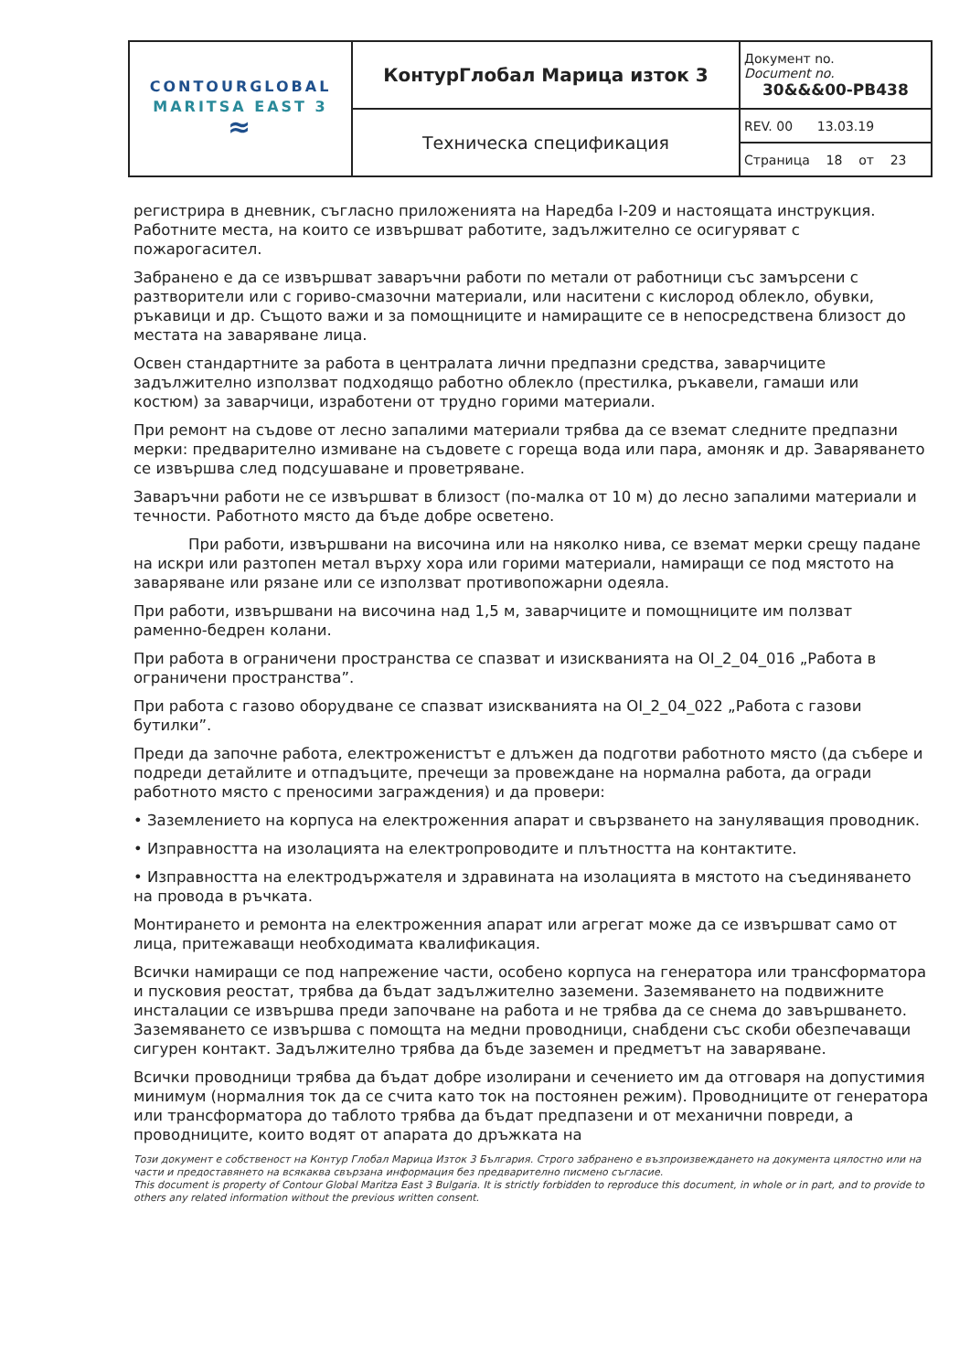| CONTOURGLOBAL MARITSA EAST 3 ≈ | КонтурГлобал Марица изток 3 | Документ no. Document no. 30&&&00-PB438 |
| | Техническа спецификация | REV. 00 13.03.19 |
| | | Страница 18 от 23 |
регистрира в дневник, съгласно приложенията на Наредба I-209 и настоящата инструкция. Работните места, на които се извършват работите, задължително се осигуряват с пожарогасител.
Забранено е да се извършват заваръчни работи по метали от работници със замърсени с разтворители или с гориво-смазочни материали, или наситени с кислород облекло, обувки, ръкавици и др. Същото важи и за помощниците и намиращите се в непосредствена близост до местата на заваряване лица.
Освен стандартните за работа в централата лични предпазни средства, заварчиците задължително използват подходящо работно облекло (престилка, ръкавели, гамаши или костюм) за заварчици, изработени от трудно горими материали.
При ремонт на съдове от лесно запалими материали трябва да се вземат следните предпазни мерки: предварително измиване на съдовете с гореща вода или пара, амоняк и др. Заваряването се извършва след подсушаване и проветряване.
Заваръчни работи не се извършват в близост (по-малка от 10 м) до лесно запалими материали и течности. Работното място да бъде добре осветено.
При работи, извършвани на височина или на няколко нива, се вземат мерки срещу падане на искри или разтопен метал върху хора или горими материали, намиращи се под мястото на заваряване или рязане или се използват противопожарни одеяла.
При работи, извършвани на височина над 1,5 м, заварчиците и помощниците им ползват раменно-бедрен колани.
При работа в ограничени пространства се спазват и изискванията на OI_2_04_016 „Работа в ограничени пространства”.
При работа с газово оборудване се спазват изискванията на OI_2_04_022 „Работа с газови бутилки”.
Преди да започне работа, електроженистът е длъжен да подготви работното място (да събере и подреди детайлите и отпадъците, пречещи за провеждане на нормална работа, да огради работното място с преносими заграждения) и да провери:
• Заземлението на корпуса на електроженния апарат и свързването на зануляващия проводник.
• Изправността на изолацията на електропроводите и плътността на контактите.
• Изправността на електродържателя и здравината на изолацията в мястото на съединяването на провода в ръчката.
Монтирането и ремонта на електроженния апарат или агрегат може да се извършват само от лица, притежаващи необходимата квалификация.
Всички намиращи се под напрежение части, особено корпуса на генератора или трансформатора и пусковия реостат, трябва да бъдат задължително заземени. Заземяването на подвижните инсталации се извършва преди започване на работа и не трябва да се снема до завършването. Заземяването се извършва с помощта на медни проводници, снабдени със скоби обезпечаващи сигурен контакт. Задължително трябва да бъде заземен и предметът на заваряване.
Всички проводници трябва да бъдат добре изолирани и сечението им да отговаря на допустимия минимум (нормалния ток да се счита като ток на постоянен режим). Проводниците от генератора или трансформатора до таблото трябва да бъдат предпазени и от механични повреди, а проводниците, които водят от апарата до дръжката на
Този документ е собственост на Контур Глобал Марица Изток 3 България. Строго забранено е възпроизвеждането на документа цялостно или на части и предоставянето на всякаква свързана информация без предварително писмено съгласие.
This document is property of Contour Global Maritza East 3 Bulgaria. It is strictly forbidden to reproduce this document, in whole or in part, and to provide to others any related information without the previous written consent.